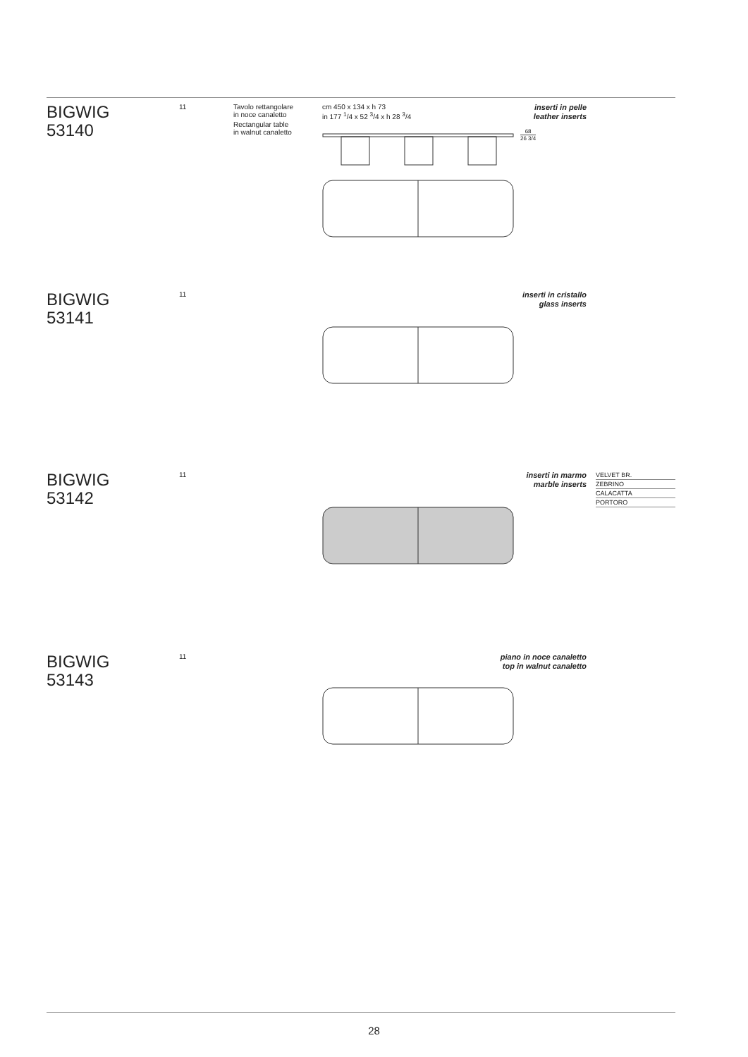BIGWIG
53140
11
Tavolo rettangolare
in noce canaletto
Rectangular table
in walnut canaletto
cm 450 x 134 x h 73
in 177 <sup>1</sup>/4 x 52 <sup>3</sup>/4 x h 28 <sup>3</sup>/4
inserti in pelle
leather inserts
68
26 3/4
BIGWIG
53141
11
inserti in cristallo
glass inserts
BIGWIG
53142
11
inserti in marmo
marble inserts
VELVET BR.
ZEBRINO
CALACATTA
PORTORO
BIGWIG
53143
11
piano in noce canaletto
top in walnut canaletto
28